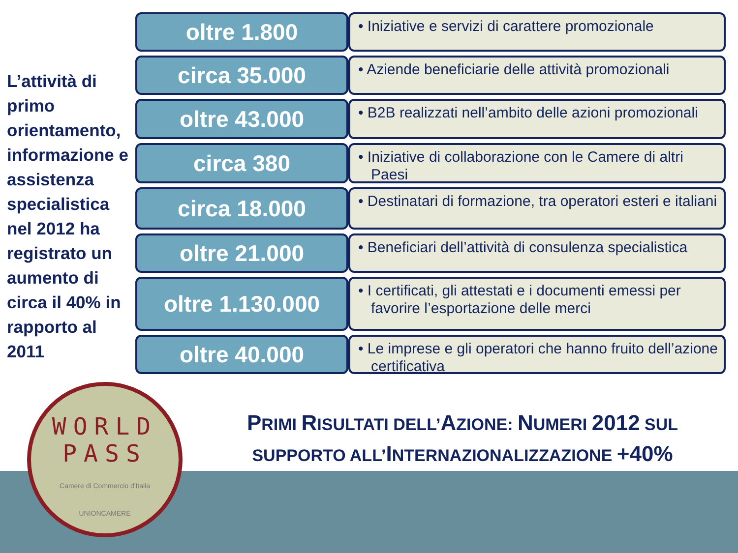L’attività di primo orientamento, informazione e assistenza specialistica nel 2012 ha registrato un aumento di circa il 40% in rapporto al 2011
oltre 1.800
• Iniziative e servizi di carattere promozionale
circa 35.000
• Aziende beneficiarie delle attività promozionali
oltre 43.000
• B2B realizzati nell’ambito delle azioni promozionali
circa 380
• Iniziative di collaborazione con le Camere di altri Paesi
circa 18.000
• Destinatari di formazione, tra operatori esteri e italiani
oltre 21.000
• Beneficiari dell’attività di consulenza specialistica
oltre 1.130.000
• I certificati, gli attestati e i documenti emessi per favorire l’esportazione delle merci
oltre 40.000
• Le imprese e gli operatori che hanno fruito dell’azione certificativa
WORLD
PASS
Camere di Commercio d'Italia
UNIONCAMERE
PRIMI RISULTATI DELL’AZIONE: NUMERI 2012 SUL
SUPPORTO ALL’INTERNAZIONALIZZAZIONE +40%